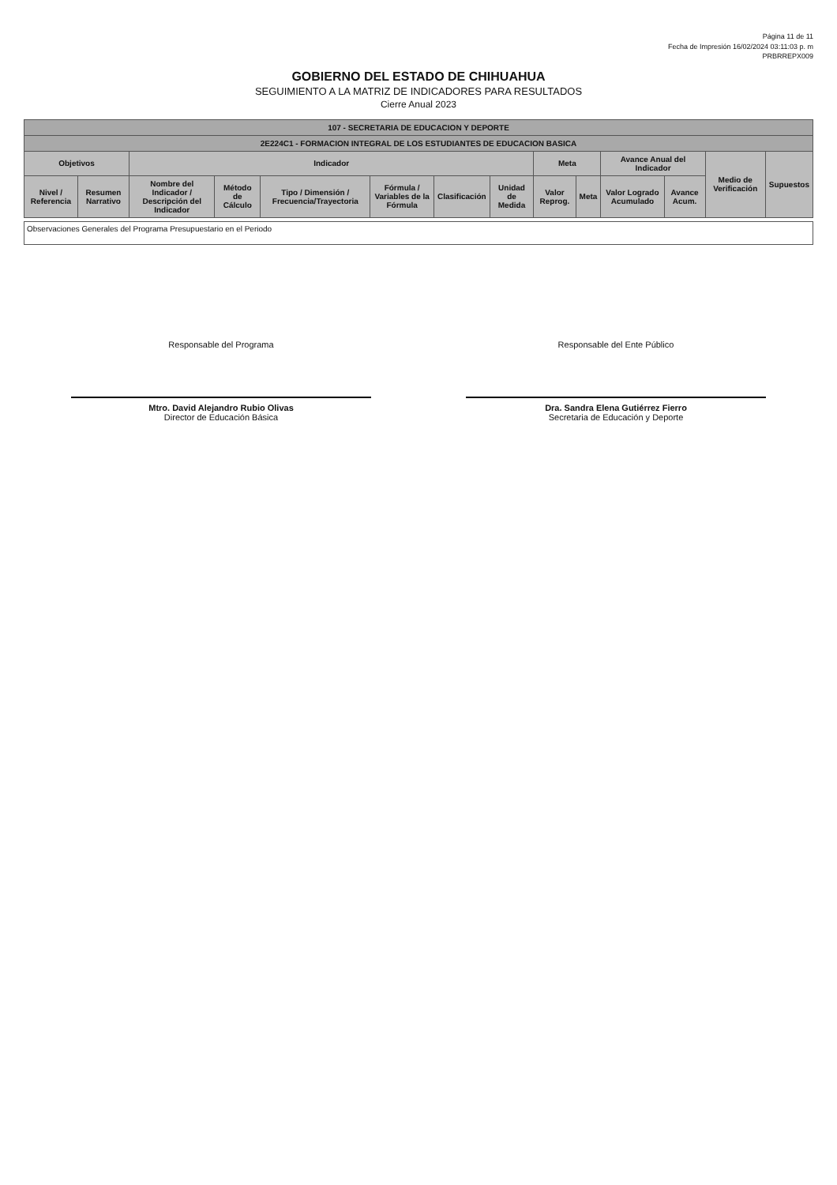Página 11 de 11
Fecha de Impresión 16/02/2024 03:11:03 p. m
PRBRREPX009
GOBIERNO DEL ESTADO DE CHIHUAHUA
SEGUIMIENTO A LA MATRIZ DE INDICADORES PARA RESULTADOS
Cierre Anual 2023
| 107 - SECRETARIA DE EDUCACION Y DEPORTE | | | | | | | | | | | | | |
| --- | --- | --- | --- | --- | --- | --- | --- | --- | --- | --- | --- | --- | --- |
| 2E224C1 - FORMACION INTEGRAL DE LOS ESTUDIANTES DE EDUCACION BASICA | | | | | | | | | | | | | |
| Objetivos | | Indicador | | | | | | Meta | | Avance Anual del Indicador | | Medio de Verificación | Supuestos |
| Nivel / Referencia | Resumen Narrativo | Nombre del Indicador / Descripción del Indicador | Método de Cálculo | Tipo / Dimensión / Frecuencia/Trayectoria | Fórmula / Variables de la Fórmula | Clasificación | Unidad de Medida | Valor Reprog. | Meta | Valor Logrado Acumulado | Avance Acum. | | |
Observaciones Generales del Programa Presupuestario en el Periodo
Responsable del Programa
Mtro. David Alejandro Rubio Olivas
Director de Educación Básica
Responsable del Ente Público
Dra. Sandra Elena Gutiérrez Fierro
Secretaria de Educación y Deporte